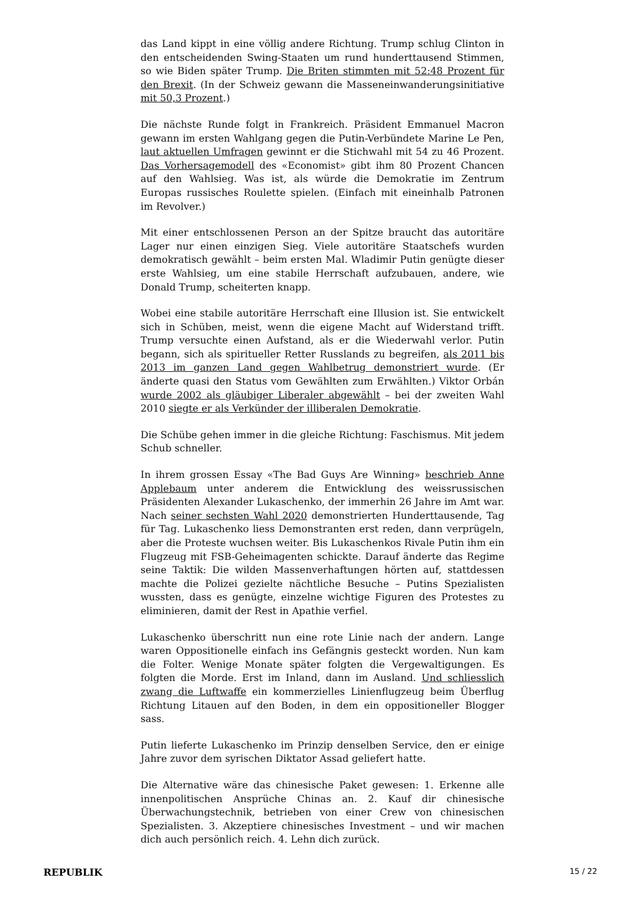das Land kippt in eine völlig andere Richtung. Trump schlug Clinton in den entscheidenden Swing-Staaten um rund hunderttausend Stimmen, so wie Biden später Trump. Die Briten stimmten mit 52:48 Prozent für den Brexit. (In der Schweiz gewann die Masseneinwanderungsinitiative mit 50,3 Prozent.)
Die nächste Runde folgt in Frankreich. Präsident Emmanuel Macron gewann im ersten Wahlgang gegen die Putin-Verbündete Marine Le Pen, laut aktuellen Umfragen gewinnt er die Stichwahl mit 54 zu 46 Prozent. Das Vorhersagemodell des «Economist» gibt ihm 80 Prozent Chancen auf den Wahlsieg. Was ist, als würde die Demokratie im Zentrum Europas russisches Roulette spielen. (Einfach mit eineinhalb Patronen im Revolver.)
Mit einer entschlossenen Person an der Spitze braucht das autoritäre Lager nur einen einzigen Sieg. Viele autoritäre Staatschefs wurden demokratisch gewählt – beim ersten Mal. Wladimir Putin genügte dieser erste Wahlsieg, um eine stabile Herrschaft aufzubauen, andere, wie Donald Trump, scheiterten knapp.
Wobei eine stabile autoritäre Herrschaft eine Illusion ist. Sie entwickelt sich in Schüben, meist, wenn die eigene Macht auf Widerstand trifft. Trump versuchte einen Aufstand, als er die Wiederwahl verlor. Putin begann, sich als spiritueller Retter Russlands zu begreifen, als 2011 bis 2013 im ganzen Land gegen Wahlbetrug demonstriert wurde. (Er änderte quasi den Status vom Gewählten zum Erwählten.) Viktor Orbán wurde 2002 als gläubiger Liberaler abgewählt – bei der zweiten Wahl 2010 siegte er als Verkünder der illiberalen Demokratie.
Die Schübe gehen immer in die gleiche Richtung: Faschismus. Mit jedem Schub schneller.
In ihrem grossen Essay «The Bad Guys Are Winning» beschrieb Anne Applebaum unter anderem die Entwicklung des weissrussischen Präsidenten Alexander Lukaschenko, der immerhin 26 Jahre im Amt war. Nach seiner sechsten Wahl 2020 demonstrierten Hunderttausende, Tag für Tag. Lukaschenko liess Demonstranten erst reden, dann verprügeln, aber die Proteste wuchsen weiter. Bis Lukaschenkos Rivale Putin ihm ein Flugzeug mit FSB-Geheimagenten schickte. Darauf änderte das Regime seine Taktik: Die wilden Massenverhaftungen hörten auf, stattdessen machte die Polizei gezielte nächtliche Besuche – Putins Spezialisten wussten, dass es genügte, einzelne wichtige Figuren des Protestes zu eliminieren, damit der Rest in Apathie verfiel.
Lukaschenko überschritt nun eine rote Linie nach der andern. Lange waren Oppositionelle einfach ins Gefängnis gesteckt worden. Nun kam die Folter. Wenige Monate später folgten die Vergewaltigungen. Es folgten die Morde. Erst im Inland, dann im Ausland. Und schliesslich zwang die Luftwaffe ein kommerzielles Linienflugzeug beim Überflug Richtung Litauen auf den Boden, in dem ein oppositioneller Blogger sass.
Putin lieferte Lukaschenko im Prinzip denselben Service, den er einige Jahre zuvor dem syrischen Diktator Assad geliefert hatte.
Die Alternative wäre das chinesische Paket gewesen: 1. Erkenne alle innenpolitischen Ansprüche Chinas an. 2. Kauf dir chinesische Überwachungstechnik, betrieben von einer Crew von chinesischen Spezialisten. 3. Akzeptiere chinesisches Investment – und wir machen dich auch persönlich reich. 4. Lehn dich zurück.
REPUBLIK 15 / 22